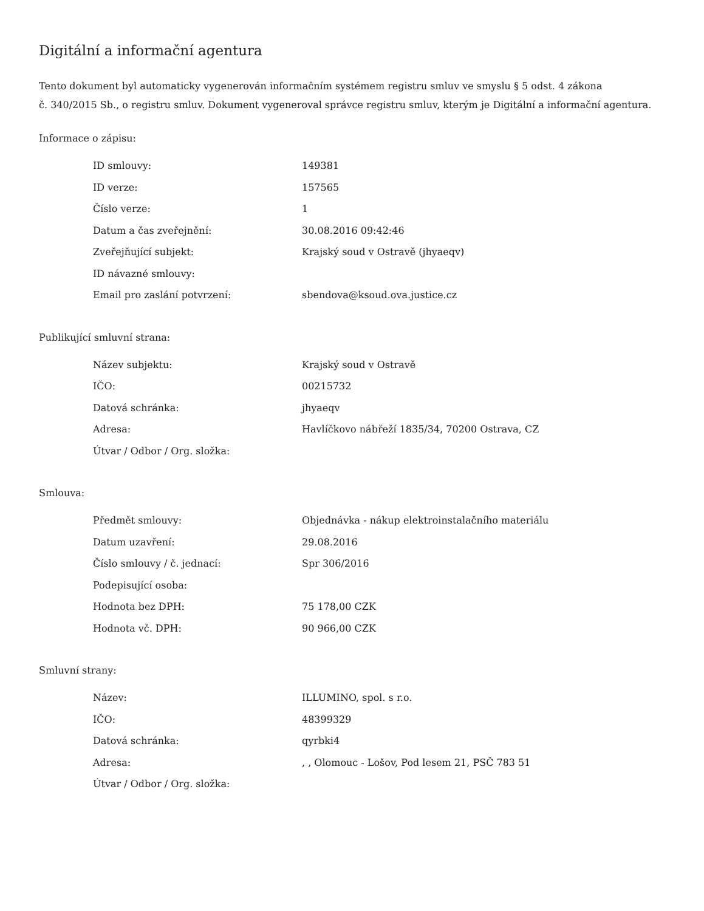Digitální a informační agentura
Tento dokument byl automaticky vygenerován informačním systémem registru smluv ve smyslu § 5 odst. 4 zákona
č. 340/2015 Sb., o registru smluv. Dokument vygeneroval správce registru smluv, kterým je Digitální a informační agentura.
Informace o zápisu:
| ID smlouvy: | 149381 |
| ID verze: | 157565 |
| Číslo verze: | 1 |
| Datum a čas zveřejnění: | 30.08.2016 09:42:46 |
| Zveřejňující subjekt: | Krajský soud v Ostravě (jhyaeqv) |
| ID návazné smlouvy: | |
| Email pro zaslání potvrzení: | sbendova@ksoud.ova.justice.cz |
Publikující smluvní strana:
| Název subjektu: | Krajský soud v Ostravě |
| IČO: | 00215732 |
| Datová schránka: | jhyaeqv |
| Adresa: | Havlíčkovo nábřeží 1835/34, 70200 Ostrava, CZ |
| Útvar / Odbor / Org. složka: | |
Smlouva:
| Předmět smlouvy: | Objednávka - nákup elektroinstalačního materiálu |
| Datum uzavření: | 29.08.2016 |
| Číslo smlouvy / č. jednací: | Spr 306/2016 |
| Podepisující osoba: | |
| Hodnota bez DPH: | 75 178,00 CZK |
| Hodnota vč. DPH: | 90 966,00 CZK |
Smluvní strany:
| Název: | ILLUMINO, spol. s r.o. |
| IČO: | 48399329 |
| Datová schránka: | qyrbki4 |
| Adresa: | , , Olomouc - Lošov, Pod lesem 21, PSČ 783 51 |
| Útvar / Odbor / Org. složka: | |